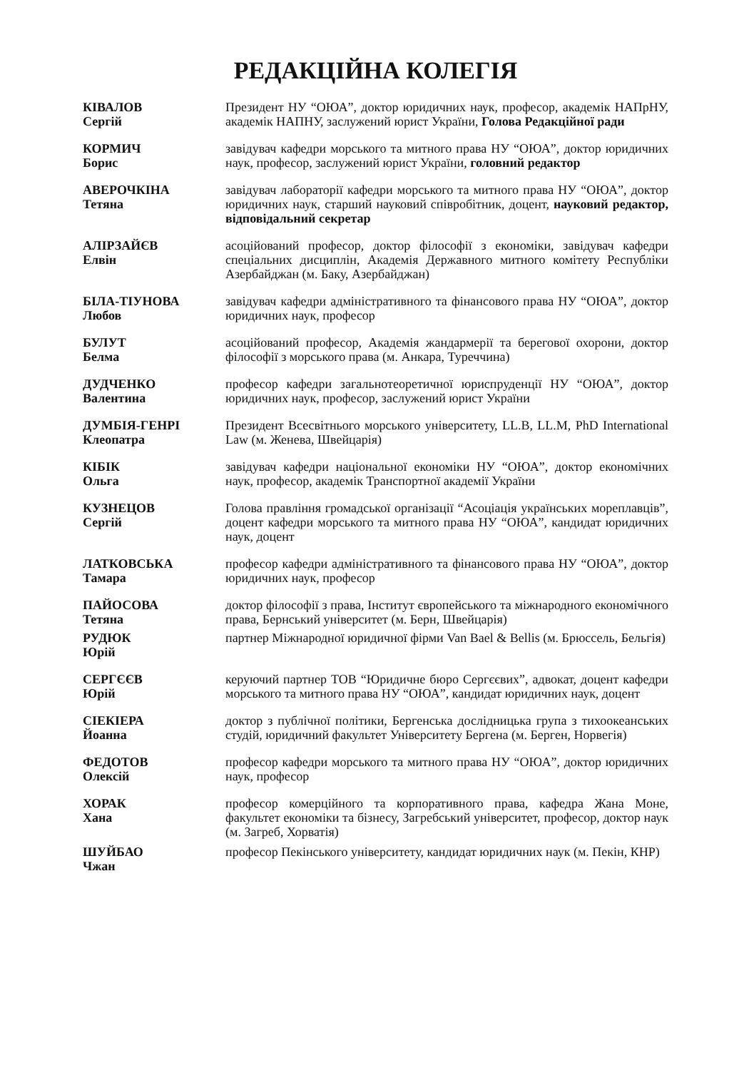РЕДАКЦІЙНА КОЛЕГІЯ
КІВАЛОВ
Сергій
Президент НУ “ОЮА”, доктор юридичних наук, професор, академік НАПрНУ, академік НАПНУ, заслужений юрист України, Голова Редакційної ради
КОРМИЧ
Борис
завідувач кафедри морського та митного права НУ “ОЮА”, доктор юридичних наук, професор, заслужений юрист України, головний редактор
АВЕРОЧКІНА
Тетяна
завідувач лабораторії кафедри морського та митного права НУ “ОЮА”, доктор юридичних наук, старший науковий співробітник, доцент, науковий редактор, відповідальний секретар
АЛІРЗАЙЄВ
Елвін
асоційований професор, доктор філософії з економіки, завідувач кафедри спеціальних дисциплін, Академія Державного митного комітету Республіки Азербайджан (м. Баку, Азербайджан)
БІЛА-ТІУНОВА
Любов
завідувач кафедри адміністративного та фінансового права НУ “ОЮА”, доктор юридичних наук, професор
БУЛУТ
Белма
асоційований професор, Академія жандармерії та берегової охорони, доктор філософії з морського права (м. Анкара, Туреччина)
ДУДЧЕНКО
Валентина
професор кафедри загальнотеоретичної юриспруденції НУ “ОЮА”, доктор юридичних наук, професор, заслужений юрист України
ДУМБІЯ-ГЕНРІ
Клеопатра
Президент Всесвітнього морського університету, LL.B, LL.M, PhD International Law (м. Женева, Швейцарія)
КІБІК
Ольга
завідувач кафедри національної економіки НУ “ОЮА”, доктор економічних наук, професор, академік Транспортної академії України
КУЗНЕЦОВ
Сергій
Голова правління громадської організації “Асоціація українських мореплавців”, доцент кафедри морського та митного права НУ “ОЮА”, кандидат юридичних наук, доцент
ЛАТКОВСЬКА
Тамара
професор кафедри адміністративного та фінансового права НУ “ОЮА”, доктор юридичних наук, професор
ПАЙОСОВА
Тетяна
доктор філософії з права, Інститут європейського та міжнародного економічного права, Бернський університет (м. Берн, Швейцарія)
РУДЮК
Юрій
партнер Міжнародної юридичної фірми Van Bael & Bellis (м. Брюссель, Бельгія)
СЕРГЄЄВ
Юрій
керуючий партнер ТОВ “Юридичне бюро Сергєєвих”, адвокат, доцент кафедри морського та митного права НУ “ОЮА”, кандидат юридичних наук, доцент
СІЕКІЕРА
Йоанна
доктор з публічної політики, Бергенська дослідницька група з тихоокеанських студій, юридичний факультет Університету Бергена (м. Берген, Норвегія)
ФЕДОТОВ
Олексій
професор кафедри морського та митного права НУ “ОЮА”, доктор юридичних наук, професор
ХОРАК
Хана
професор комерційного та корпоративного права, кафедра Жана Моне, факультет економіки та бізнесу, Загребський університет, професор, доктор наук (м. Загреб, Хорватія)
ШУЙБАО
Чжан
професор Пекінського університету, кандидат юридичних наук (м. Пекін, КНР)